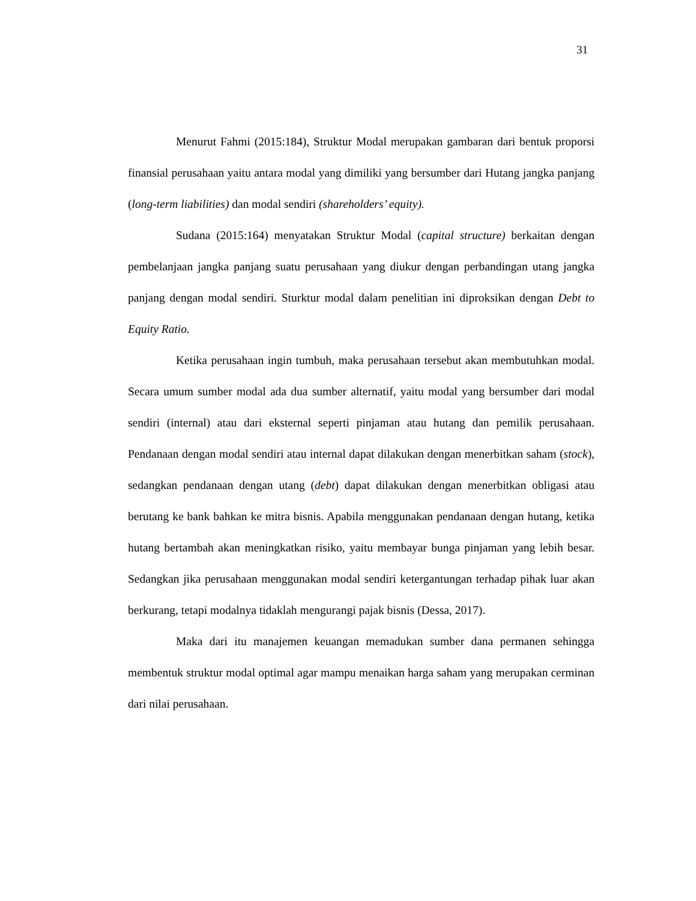31
Menurut Fahmi (2015:184), Struktur Modal merupakan gambaran dari bentuk proporsi finansial perusahaan yaitu antara modal yang dimiliki yang bersumber dari Hutang jangka panjang (long-term liabilities) dan modal sendiri (shareholders’ equity).
Sudana (2015:164) menyatakan Struktur Modal (capital structure) berkaitan dengan pembelanjaan jangka panjang suatu perusahaan yang diukur dengan perbandingan utang jangka panjang dengan modal sendiri. Sturktur modal dalam penelitian ini diproksikan dengan Debt to Equity Ratio.
Ketika perusahaan ingin tumbuh, maka perusahaan tersebut akan membutuhkan modal. Secara umum sumber modal ada dua sumber alternatif, yaitu modal yang bersumber dari modal sendiri (internal) atau dari eksternal seperti pinjaman atau hutang dan pemilik perusahaan. Pendanaan dengan modal sendiri atau internal dapat dilakukan dengan menerbitkan saham (stock), sedangkan pendanaan dengan utang (debt) dapat dilakukan dengan menerbitkan obligasi atau berutang ke bank bahkan ke mitra bisnis. Apabila menggunakan pendanaan dengan hutang, ketika hutang bertambah akan meningkatkan risiko, yaitu membayar bunga pinjaman yang lebih besar. Sedangkan jika perusahaan menggunakan modal sendiri ketergantungan terhadap pihak luar akan berkurang, tetapi modalnya tidaklah mengurangi pajak bisnis (Dessa, 2017).
Maka dari itu manajemen keuangan memadukan sumber dana permanen sehingga membentuk struktur modal optimal agar mampu menaikan harga saham yang merupakan cerminan dari nilai perusahaan.